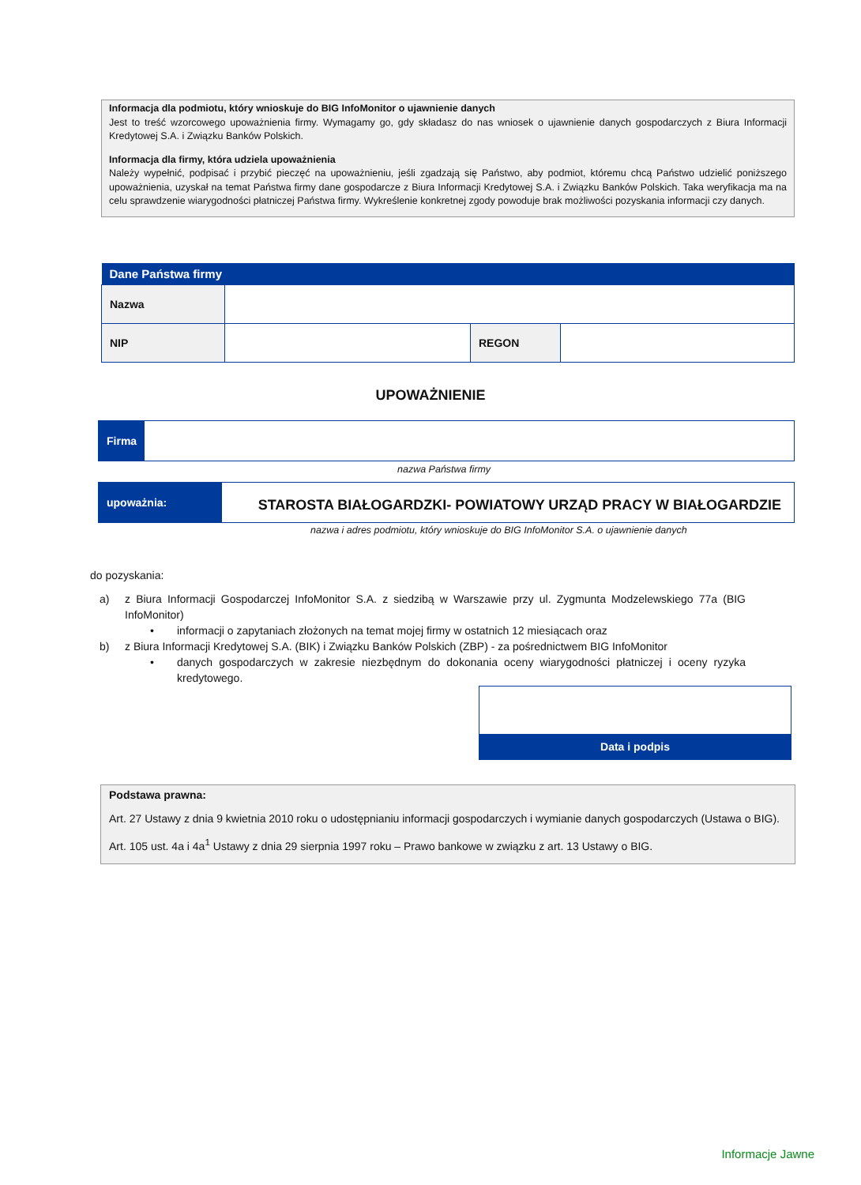Informacja dla podmiotu, który wnioskuje do BIG InfoMonitor o ujawnienie danych
Jest to treść wzorcowego upoważnienia firmy. Wymagamy go, gdy składasz do nas wniosek o ujawnienie danych gospodarczych z Biura Informacji Kredytowej S.A. i Związku Banków Polskich.
Informacja dla firmy, która udziela upoważnienia
Należy wypełnić, podpisać i przybić pieczęć na upoważnieniu, jeśli zgadzają się Państwo, aby podmiot, któremu chcą Państwo udzielić poniższego upoważnienia, uzyskał na temat Państwa firmy dane gospodarcze z Biura Informacji Kredytowej S.A. i Związku Banków Polskich. Taka weryfikacja ma na celu sprawdzenie wiarygodności płatniczej Państwa firmy. Wykreślenie konkretnej zgody powoduje brak możliwości pozyskania informacji czy danych.
| Dane Państwa firmy | | | |
| --- | --- | --- | --- |
| Nazwa | | | |
| NIP | | REGON | |
UPOWAŻNIENIE
Firma
nazwa Państwa firmy
upoważnia:
STAROSTA BIAŁOGARDZKI- POWIATOWY URZĄD PRACY W BIAŁOGARDZIE
nazwa i adres podmiotu, który wnioskuje do BIG InfoMonitor S.A. o ujawnienie danych
do pozyskania:
a) z Biura Informacji Gospodarczej InfoMonitor S.A. z siedzibą w Warszawie przy ul. Zygmunta Modzelewskiego 77a (BIG InfoMonitor)
• informacji o zapytaniach złożonych na temat mojej firmy w ostatnich 12 miesiącach oraz
b) z Biura Informacji Kredytowej S.A. (BIK) i Związku Banków Polskich (ZBP) - za pośrednictwem BIG InfoMonitor
• danych gospodarczych w zakresie niezbędnym do dokonania oceny wiarygodności płatniczej i oceny ryzyka kredytowego.
Data i podpis
Podstawa prawna:
Art. 27 Ustawy z dnia 9 kwietnia 2010 roku o udostępnianiu informacji gospodarczych i wymianie danych gospodarczych (Ustawa o BIG).
Art. 105 ust. 4a i 4a<sup>1</sup> Ustawy z dnia 29 sierpnia 1997 roku – Prawo bankowe w związku z art. 13 Ustawy o BIG.
Informacje Jawne